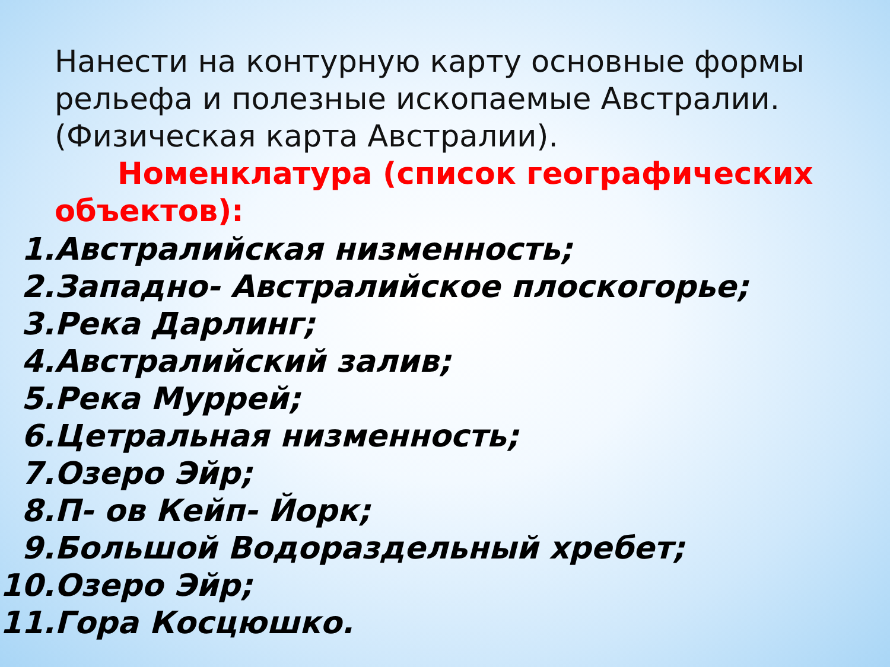Нанести на контурную карту основные формы рельефа и полезные ископаемые Австралии.(Физическая карта Австралии).
Номенклатура (список географических объектов):
1. Австралийская низменность;
2. Западно- Австралийское плоскогорье;
3. Река Дарлинг;
4. Австралийский залив;
5. Река Муррей;
6. Цетральная низменность;
7. Озеро Эйр;
8. П- ов Кейп- Йорк;
9. Большой Водораздельный хребет;
10. Озеро Эйр;
11. Гора Косцюшко.